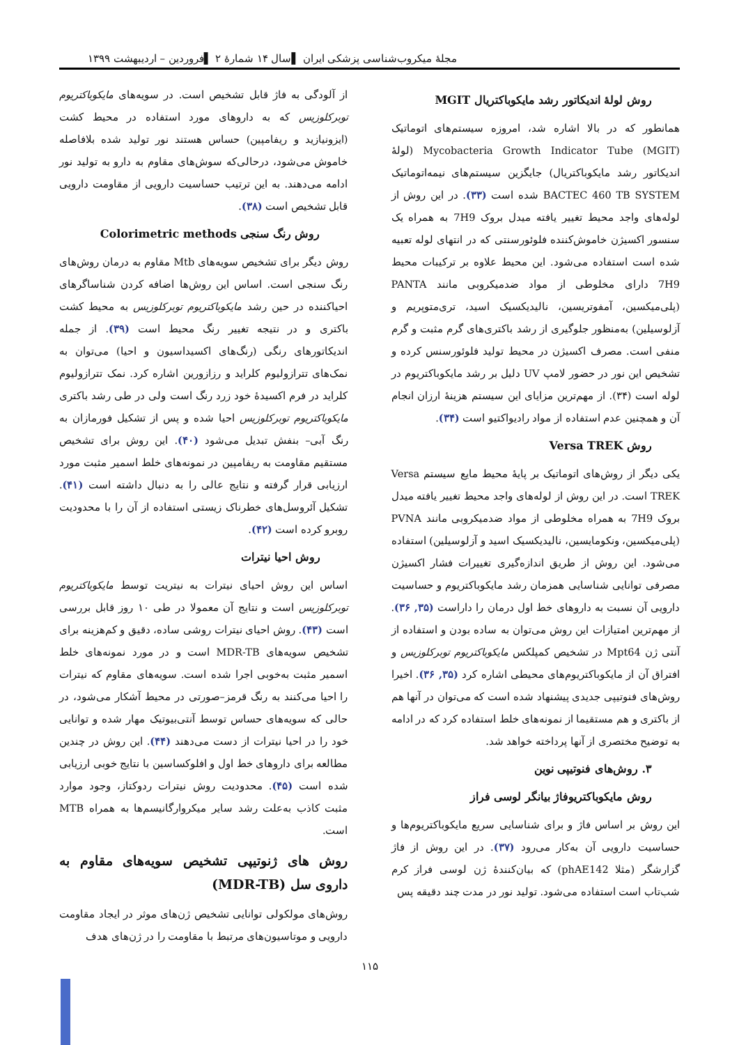مجلهٔ میکروب‌شناسی پزشکی ایران ▌سال ۱۴ شمارهٔ ۲ ▌فروردین – اردیبهشت ۱۳۹۹
روش لولهٔ اندیکاتور رشد مایکوباکتریال MGIT
همانطور که در بالا اشاره شد، امروزه سیستم‌های اتوماتیک Mycobacteria Growth Indicator Tube (MGIT) (لولهٔ اندیکاتور رشد مایکوباکتریال) جایگزین سیستم‌های نیمه‌اتوماتیک BACTEC 460 TB SYSTEM شده است (۳۳). در این روش از لوله‌های واجد محیط تغییر یافته میدل بروک 7H9 به همراه یک سنسور اکسیژن خاموش‌کننده فلوئورسنتی که در انتهای لوله تعبیه شده است استفاده می‌شود. این محیط علاوه بر ترکیبات محیط 7H9 دارای مخلوطی از مواد ضدمیکروبی مانند PANTA (پلی‌میکسین، آمفوتریسین، نالیدیکسیک اسید، تری‌متوپریم و آزلوسیلین) به‌منظور جلوگیری از رشد باکتری‌های گرم مثبت و گرم منفی است. مصرف اکسیژن در محیط تولید فلوئورسنس کرده و تشخیص این نور در حضور لامپ UV دلیل بر رشد مایکوباکتریوم در لوله است (۳۴). از مهم‌ترین مزایای این سیستم هزینهٔ ارزان انجام آن و همچنین عدم استفاده از مواد رادیواکتیو است (۳۴).
روش Versa TREK
یکی دیگر از روش‌های اتوماتیک بر پایهٔ محیط مایع سیستم Versa TREK است. در این روش از لوله‌های واجد محیط تغییر یافته میدل بروک 7H9 به همراه مخلوطی از مواد ضدمیکروبی مانند PVNA (پلی‌میکسین، ونکومایسین، نالیدیکسیک اسید و آزلوسیلین) استفاده می‌شود. این روش از طریق اندازه‌گیری تغییرات فشار اکسیژن مصرفی توانایی شناسایی همزمان رشد مایکوباکتریوم و حساسیت دارویی آن نسبت به داروهای خط اول درمان را داراست (۳۵, ۳۶). از مهم‌ترین امتیازات این روش می‌توان به ساده بودن و استفاده از آنتی ژن Mpt64 در تشخیص کمپلکس مایکوباکتریوم توبرکلوزیس و افتراق آن از مایکوباکتریوم‌های محیطی اشاره کرد (۳۵, ۳۶). اخیرا روش‌های فنوتیپی جدیدی پیشنهاد شده است که می‌توان در آنها هم از باکتری و هم مستقیما از نمونه‌های خلط استفاده کرد که در ادامه به توضیح مختصری از آنها پرداخته خواهد شد.
۳. روش‌های فنوتیپی نوین
روش مایکوباکتریوفاژ بیانگر لوسی فراز
این روش بر اساس فاژ و برای شناسایی سریع مایکوباکتریوم‌ها و حساسیت دارویی آن به‌کار می‌رود (۳۷). در این روش از فاژ گزارشگر (مثلا phAE142) که بیان‌کنندهٔ ژن لوسی فراز کرم شب‌تاب است استفاده می‌شود. تولید نور در مدت چند دقیقه پس
از آلودگی به فاژ قابل تشخیص است. در سویه‌های مایکوباکتریوم توبرکلوزیس که به داروهای مورد استفاده در محیط کشت (ایزونیازید و ریفامپین) حساس هستند نور تولید شده بلافاصله خاموش می‌شود، درحالی‌که سوش‌های مقاوم به دارو به تولید نور ادامه می‌دهند. به این ترتیب حساسیت دارویی از مقاومت دارویی قابل تشخیص است (۳۸).
روش رنگ سنجی Colorimetric methods
روش دیگر برای تشخیص سویه‌های Mtb مقاوم به درمان روش‌های رنگ سنجی است. اساس این روش‌ها اضافه کردن شناساگرهای احیاکننده در حین رشد مایکوباکتریوم توبرکلوزیس به محیط کشت باکتری و در نتیجه تغییر رنگ محیط است (۳۹). از جمله اندیکاتورهای رنگی (رنگ‌های اکسیداسیون و احیا) می‌توان به نمک‌های تترازولیوم کلراید و رزازورین اشاره کرد. نمک تترازولیوم کلراید در فرم اکسیدهٔ خود زرد رنگ است ولی در طی رشد باکتری مایکوباکتریوم توبرکلوزیس احیا شده و پس از تشکیل فورمازان به رنگ آبی– بنفش تبدیل می‌شود (۴۰). این روش برای تشخیص مستقیم مقاومت به ریفامپین در نمونه‌های خلط اسمیر مثبت مورد ارزیابی قرار گرفته و نتایج عالی را به دنبال داشته است (۴۱). تشکیل آئروسل‌های خطرناک زیستی استفاده از آن را با محدودیت روبرو کرده است (۴۲).
روش احیا نیترات
اساس این روش احیای نیترات به نیتریت توسط مایکوباکتریوم توبرکلوزیس است و نتایج آن معمولا در طی ۱۰ روز قابل بررسی است (۴۳). روش احیای نیترات روشی ساده، دقیق و کم‌هزینه برای تشخیص سویه‌های MDR-TB است و در مورد نمونه‌های خلط اسمیر مثبت به‌خوبی اجرا شده است. سویه‌های مقاوم که نیترات را احیا می‌کنند به رنگ قرمز–صورتی در محیط آشکار می‌شود، در حالی که سویه‌های حساس توسط آنتی‌بیوتیک مهار شده و توانایی خود را در احیا نیترات از دست می‌دهند (۴۴). این روش در چندین مطالعه برای داروهای خط اول و افلوکساسین با نتایج خوبی ارزیابی شده است (۴۵). محدودیت روش نیترات ردوکتاز، وجود موارد مثبت کاذب به‌علت رشد سایر میکروارگانیسم‌ها به همراه MTB است.
روش های ژنوتیپی تشخیص سویه‌های مقاوم به داروی سل (MDR-TB)
روش‌های مولکولی توانایی تشخیص ژن‌های موثر در ایجاد مقاومت دارویی و موتاسیون‌های مرتبط با مقاومت را در ژن‌های هدف
۱۱۵